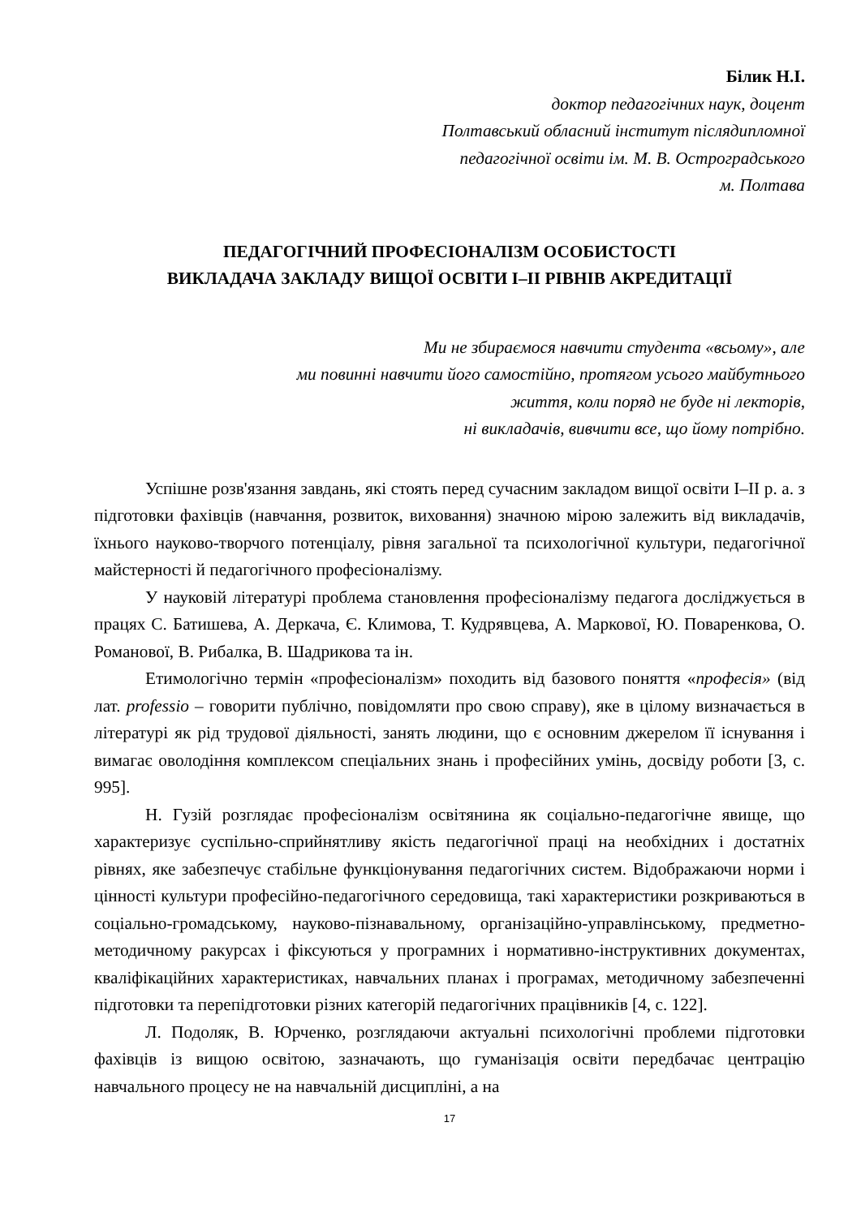Білик Н.І.
доктор педагогічних наук, доцент
Полтавський обласний інститут післядипломної
педагогічної освіти ім. М. В. Остроградського
м. Полтава
ПЕДАГОГІЧНИЙ ПРОФЕСІОНАЛІЗМ ОСОБИСТОСТІ
ВИКЛАДАЧА ЗАКЛАДУ ВИЩОЇ ОСВІТИ І–ІІ РІВНІВ АКРЕДИТАЦІЇ
Ми не збираємося навчити студента «всьому», але
ми повинні навчити його самостійно, протягом усього майбутнього
життя, коли поряд не буде ні лекторів,
ні викладачів, вивчити все, що йому потрібно.
Успішне розв'язання завдань, які стоять перед сучасним закладом вищої освіти І–ІІ р. а. з підготовки фахівців (навчання, розвиток, виховання) значною мірою залежить від викладачів, їхнього науково-творчого потенціалу, рівня загальної та психологічної культури, педагогічної майстерності й педагогічного професіоналізму.
У науковій літературі проблема становлення професіоналізму педагога досліджується в працях С. Батишева, А. Деркача, Є. Климова, Т. Кудрявцева, А. Маркової, Ю. Поваренкова, О. Романової, В. Рибалка, В. Шадрикова та ін.
Етимологічно термін «професіоналізм» походить від базового поняття «професія» (від лат. professio – говорити публічно, повідомляти про свою справу), яке в цілому визначається в літературі як рід трудової діяльності, занять людини, що є основним джерелом її існування і вимагає оволодіння комплексом спеціальних знань і професійних умінь, досвіду роботи [3, с. 995].
Н. Гузій розглядає професіоналізм освітянина як соціально-педагогічне явище, що характеризує суспільно-сприйнятливу якість педагогічної праці на необхідних і достатніх рівнях, яке забезпечує стабільне функціонування педагогічних систем. Відображаючи норми і цінності культури професійно-педагогічного середовища, такі характеристики розкриваються в соціально-громадському, науково-пізнавальному, організаційно-управлінському, предметно-методичному ракурсах і фіксуються у програмних і нормативно-інструктивних документах, кваліфікаційних характеристиках, навчальних планах і програмах, методичному забезпеченні підготовки та перепідготовки різних категорій педагогічних працівників [4, с. 122].
Л. Подоляк, В. Юрченко, розглядаючи актуальні психологічні проблеми підготовки фахівців із вищою освітою, зазначають, що гуманізація освіти передбачає центрацію навчального процесу не на навчальній дисципліні, а на
17